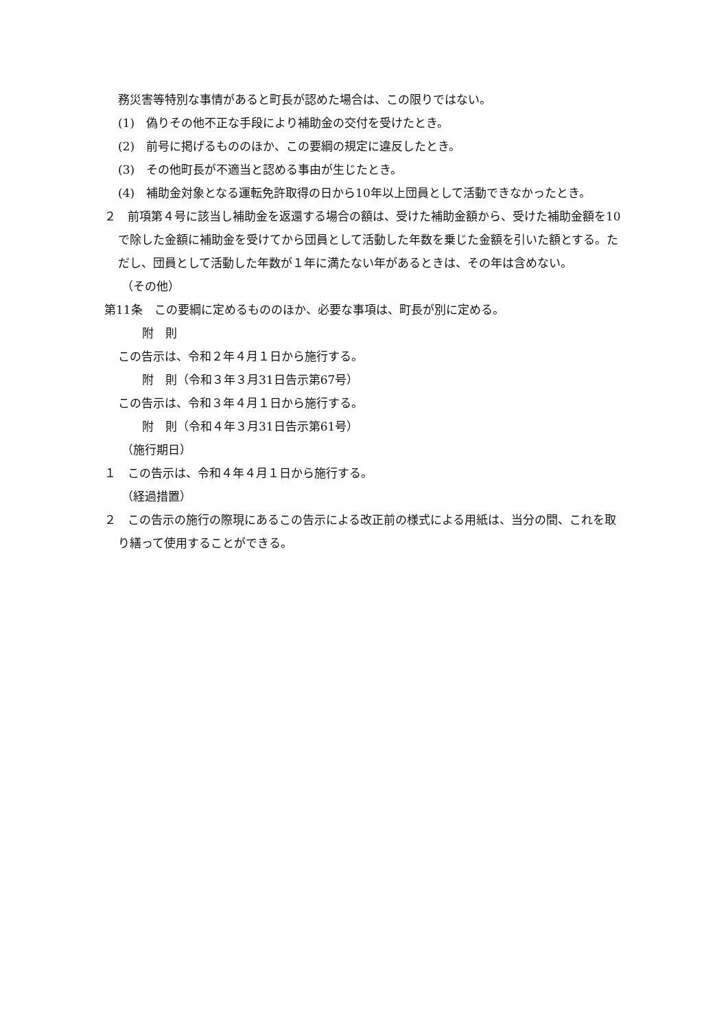務災害等特別な事情があると町長が認めた場合は、この限りではない。
(1)　偽りその他不正な手段により補助金の交付を受けたとき。
(2)　前号に掲げるもののほか、この要綱の規定に違反したとき。
(3)　その他町長が不適当と認める事由が生じたとき。
(4)　補助金対象となる運転免許取得の日から10年以上団員として活動できなかったとき。
２　前項第４号に該当し補助金を返還する場合の額は、受けた補助金額から、受けた補助金額を10で除した金額に補助金を受けてから団員として活動した年数を乗じた金額を引いた額とする。ただし、団員として活動した年数が１年に満たない年があるときは、その年は含めない。
（その他）
第11条　この要綱に定めるもののほか、必要な事項は、町長が別に定める。
附　則
この告示は、令和２年４月１日から施行する。
附　則（令和３年３月31日告示第67号）
この告示は、令和３年４月１日から施行する。
附　則（令和４年３月31日告示第61号）
（施行期日）
１　この告示は、令和４年４月１日から施行する。
（経過措置）
２　この告示の施行の際現にあるこの告示による改正前の様式による用紙は、当分の間、これを取り繕って使用することができる。